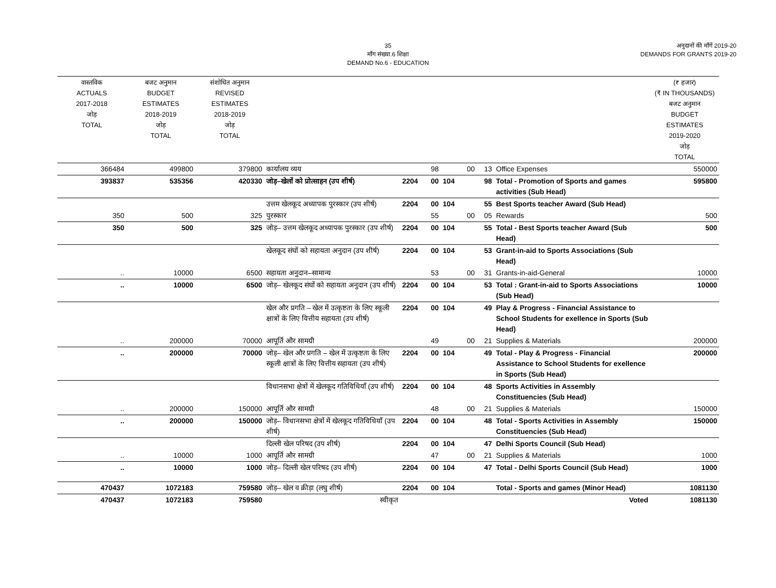35
माँग संख्या.6 शिक्षा
DEMAND No.6 - EDUCATION
अनुदानों की माँगें 2019-20
DEMANDS FOR GRANTS 2019-20
| वास्तविक ACTUALS 2017-2018 जोड़ TOTAL | बजट अनुमान BUDGET ESTIMATES 2018-2019 जोड़ TOTAL | संशोधित अनुमान REVISED ESTIMATES 2018-2019 जोड़ TOTAL | | | | | | | | (₹ हजार) (₹ IN THOUSANDS) बजट अनुमान BUDGET ESTIMATES 2019-2020 जोड़ TOTAL |
| --- | --- | --- | --- | --- | --- | --- | --- | --- | --- | --- |
| 366484 | 499800 | 379800 | कार्यालय व्यय | | 98 | | 00 | 13 | Office Expenses | 550000 |
| 393837 | 535356 | 420330 | जोड़–खेलों को प्रोत्साहन (उप शीर्ष) | 2204 | 00 | 104 | | 98 | Total - Promotion of Sports and games activities (Sub Head) | 595800 |
| | | | उत्तम खेलकूद अध्यापक पुरस्कार (उप शीर्ष) | 2204 | 00 | 104 | | 55 | Best Sports teacher Award (Sub Head) | |
| 350 | 500 | 325 | पुरस्कार | | 55 | | 00 | 05 | Rewards | 500 |
| 350 | 500 | 325 | जोड़– उत्तम खेलकूद अध्यापक पुरस्कार (उप शीर्ष) | 2204 | 00 | 104 | | 55 | Total - Best Sports teacher Award (Sub Head) | 500 |
| | | | खेलकूद संघों को सहायता अनुदान (उप शीर्ष) | 2204 | 00 | 104 | | 53 | Grant-in-aid to Sports Associations (Sub Head) | |
| .. | 10000 | 6500 | सहायता अनुदान–सामान्य | | 53 | | 00 | 31 | Grants-in-aid-General | 10000 |
| .. | 10000 | 6500 | जोड़– खेलकूद संघों को सहायता अनुदान (उप शीर्ष) | 2204 | 00 | 104 | | 53 | Total : Grant-in-aid to Sports Associations (Sub Head) | 10000 |
| | | | खेल और प्रगति – खेल में उत्कृष्टता के लिए स्कूली क्षात्रों के लिए वित्तीय सहायता (उप शीर्ष) | 2204 | 00 | 104 | | 49 | Play & Progress - Financial Assistance to School Students for exellence in Sports (Sub Head) | |
| .. | 200000 | 70000 | आपूर्ति और सामग्री | | 49 | | 00 | 21 | Supplies & Materials | 200000 |
| .. | 200000 | 70000 | जोड़– खेल और प्रगति – खेल में उत्कृष्टता के लिए स्कूली क्षात्रों के लिए वित्तीय सहायता (उप शीर्ष) | 2204 | 00 | 104 | | 49 | Total - Play & Progress - Financial Assistance to School Students for exellence in Sports (Sub Head) | 200000 |
| | | | विधानसभा क्षेत्रों में खेलकूद गतिविधियाँ (उप शीर्ष) | 2204 | 00 | 104 | | 48 | Sports Activities in Assembly Constituencies (Sub Head) | |
| .. | 200000 | 150000 | आपूर्ति और सामग्री | | 48 | | 00 | 21 | Supplies & Materials | 150000 |
| .. | 200000 | 150000 | जोड़– विधानसभा क्षेत्रों में खेलकूद गतिविधियाँ (उप शीर्ष) | 2204 | 00 | 104 | | 48 | Total - Sports Activities in Assembly Constituencies (Sub Head) | 150000 |
| | | | दिल्ली खेल परिषद (उप शीर्ष) | 2204 | 00 | 104 | | 47 | Delhi Sports Council (Sub Head) | |
| .. | 10000 | 1000 | आपूर्ति और सामग्री | | 47 | | 00 | 21 | Supplies & Materials | 1000 |
| .. | 10000 | 1000 | जोड़– दिल्ली खेल परिषद (उप शीर्ष) | 2204 | 00 | 104 | | 47 | Total - Delhi Sports Council (Sub Head) | 1000 |
| 470437 | 1072183 | 759580 | जोड़– खेल व क्रीड़ा (लघु शीर्ष) | 2204 | 00 | 104 | | | Total - Sports and games (Minor Head) | 1081130 |
| 470437 | 1072183 | 759580 | स्वीकृत | Voted | | | | | | 1081130 |